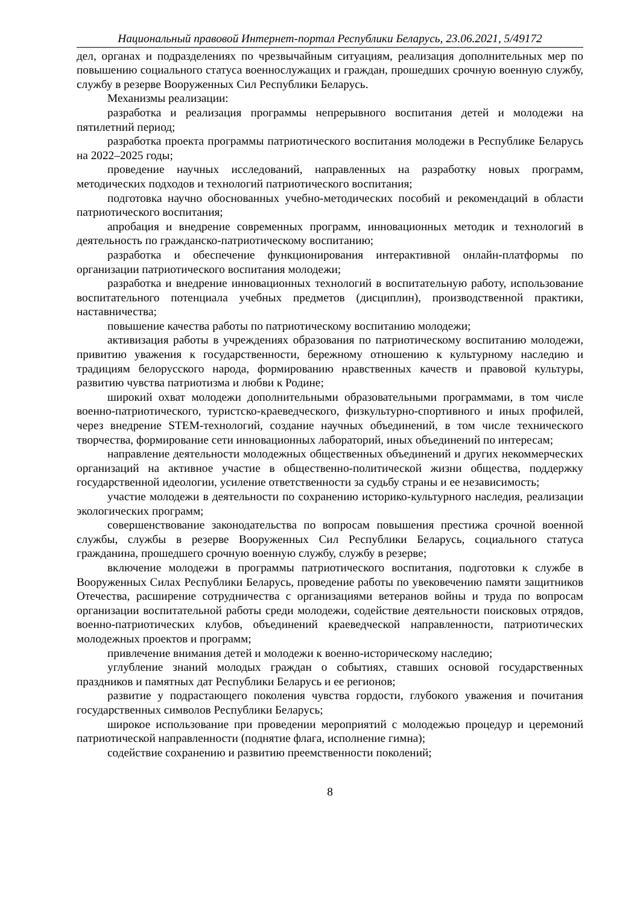Национальный правовой Интернет-портал Республики Беларусь, 23.06.2021, 5/49172
дел, органах и подразделениях по чрезвычайным ситуациям, реализация дополнительных мер по повышению социального статуса военнослужащих и граждан, прошедших срочную военную службу, службу в резерве Вооруженных Сил Республики Беларусь.
Механизмы реализации:
разработка и реализация программы непрерывного воспитания детей и молодежи на пятилетний период;
разработка проекта программы патриотического воспитания молодежи в Республике Беларусь на 2022–2025 годы;
проведение научных исследований, направленных на разработку новых программ, методических подходов и технологий патриотического воспитания;
подготовка научно обоснованных учебно-методических пособий и рекомендаций в области патриотического воспитания;
апробация и внедрение современных программ, инновационных методик и технологий в деятельность по гражданско-патриотическому воспитанию;
разработка и обеспечение функционирования интерактивной онлайн-платформы по организации патриотического воспитания молодежи;
разработка и внедрение инновационных технологий в воспитательную работу, использование воспитательного потенциала учебных предметов (дисциплин), производственной практики, наставничества;
повышение качества работы по патриотическому воспитанию молодежи;
активизация работы в учреждениях образования по патриотическому воспитанию молодежи, привитию уважения к государственности, бережному отношению к культурному наследию и традициям белорусского народа, формированию нравственных качеств и правовой культуры, развитию чувства патриотизма и любви к Родине;
широкий охват молодежи дополнительными образовательными программами, в том числе военно-патриотического, туристско-краеведческого, физкультурно-спортивного и иных профилей, через внедрение STEM-технологий, создание научных объединений, в том числе технического творчества, формирование сети инновационных лабораторий, иных объединений по интересам;
направление деятельности молодежных общественных объединений и других некоммерческих организаций на активное участие в общественно-политической жизни общества, поддержку государственной идеологии, усиление ответственности за судьбу страны и ее независимость;
участие молодежи в деятельности по сохранению историко-культурного наследия, реализации экологических программ;
совершенствование законодательства по вопросам повышения престижа срочной военной службы, службы в резерве Вооруженных Сил Республики Беларусь, социального статуса гражданина, прошедшего срочную военную службу, службу в резерве;
включение молодежи в программы патриотического воспитания, подготовки к службе в Вооруженных Силах Республики Беларусь, проведение работы по увековечению памяти защитников Отечества, расширение сотрудничества с организациями ветеранов войны и труда по вопросам организации воспитательной работы среди молодежи, содействие деятельности поисковых отрядов, военно-патриотических клубов, объединений краеведческой направленности, патриотических молодежных проектов и программ;
привлечение внимания детей и молодежи к военно-историческому наследию;
углубление знаний молодых граждан о событиях, ставших основой государственных праздников и памятных дат Республики Беларусь и ее регионов;
развитие у подрастающего поколения чувства гордости, глубокого уважения и почитания государственных символов Республики Беларусь;
широкое использование при проведении мероприятий с молодежью процедур и церемоний патриотической направленности (поднятие флага, исполнение гимна);
содействие сохранению и развитию преемственности поколений;
8